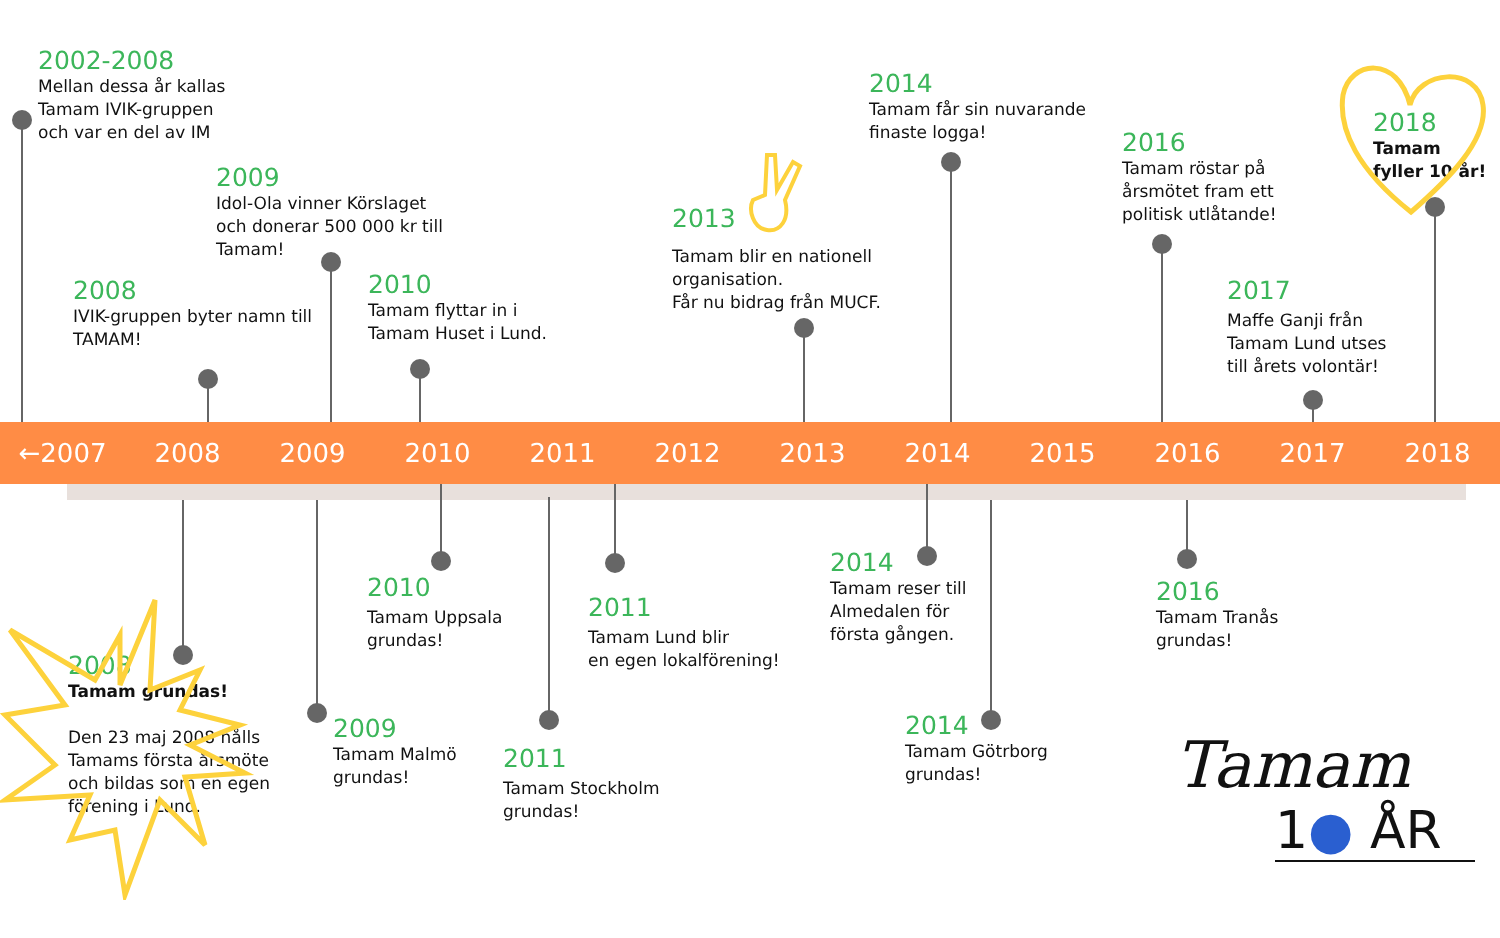2002-2008
Mellan dessa år kallas
Tamam IVIK-gruppen
och var en del av IM
2009
Idol-Ola vinner Körslaget
och donerar 500 000 kr till
Tamam!
2008
IVIK-gruppen byter namn till
TAMAM!
2010
Tamam flyttar in i
Tamam Huset i Lund.
2013
Tamam blir en nationell
organisation.
Får nu bidrag från MUCF.
2014
Tamam får sin nuvarande
finaste logga!
2016
Tamam röstar på
årsmötet fram ett
politisk utlåtande!
2018
Tamam
fyller 10 år!
2017
Maffe Ganji från
Tamam Lund utses
till årets volontär!
←2007 2008 2009 2010 2011 2012 2013 2014 2015 2016 2017 2018
2008
Tamam grundas!
Den 23 maj 2008 hålls
Tamams första årsmöte
och bildas som en egen
förening i Lund.
2010
Tamam Uppsala
grundas!
2009
Tamam Malmö
grundas!
2011
Tamam Lund blir
en egen lokalförening!
2011
Tamam Stockholm
grundas!
2014
Tamam reser till
Almedalen för
första gången.
2014
Tamam Götrborg
grundas!
2016
Tamam Tranås
grundas!
Tamam
1● ÅR